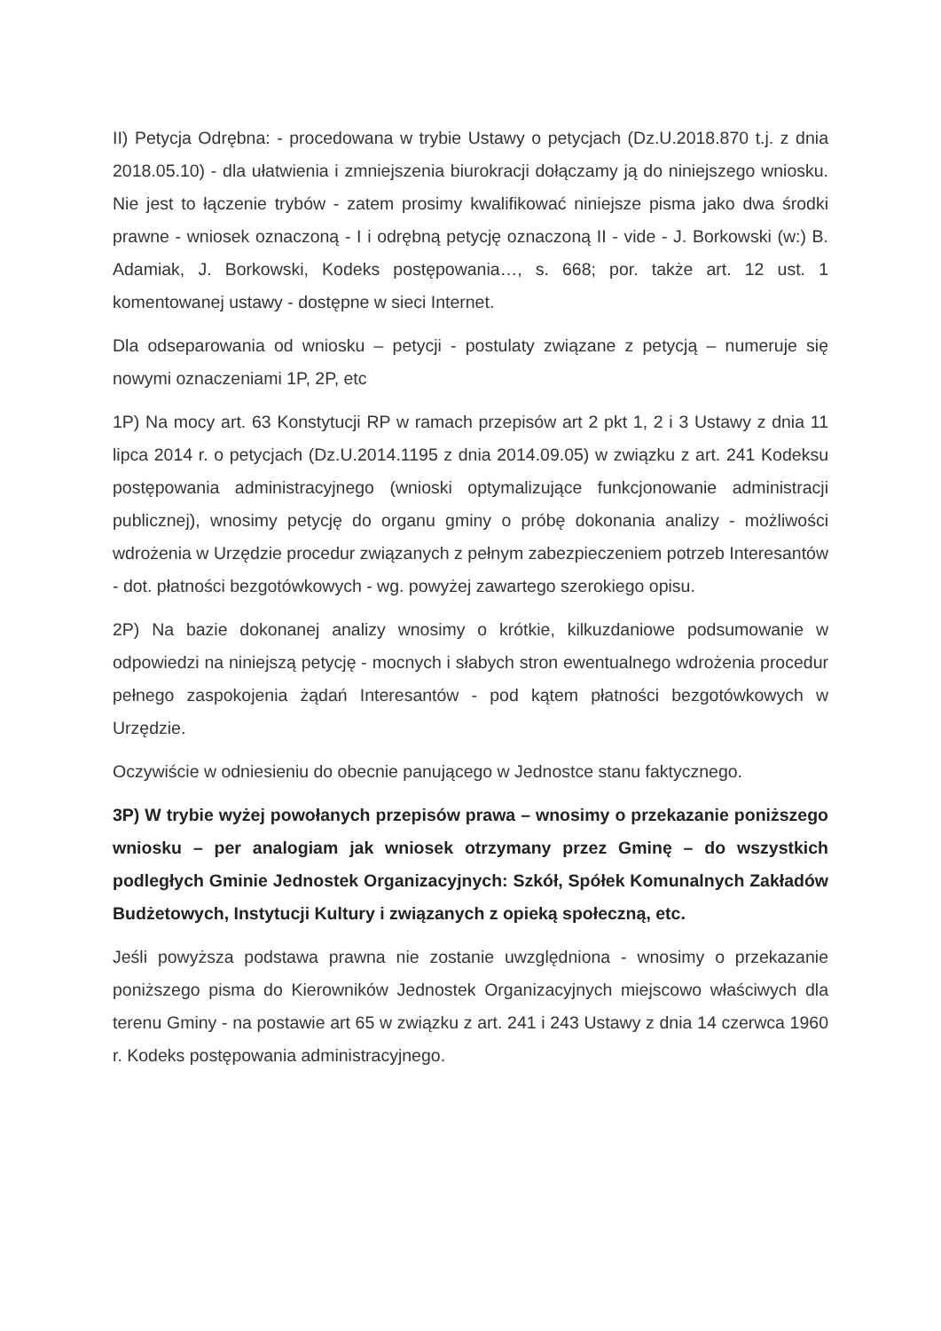II) Petycja Odrębna: - procedowana w trybie Ustawy o petycjach (Dz.U.2018.870 t.j. z dnia 2018.05.10) - dla ułatwienia i zmniejszenia biurokracji dołączamy ją do niniejszego wniosku. Nie jest to łączenie trybów - zatem prosimy kwalifikować niniejsze pisma jako dwa środki prawne - wniosek oznaczoną - I i odrębną petycję oznaczoną II - vide - J. Borkowski (w:) B. Adamiak, J. Borkowski, Kodeks postępowania…, s. 668; por. także art. 12 ust. 1 komentowanej ustawy - dostępne w sieci Internet.
Dla odseparowania od wniosku – petycji - postulaty związane z petycją – numeruje się nowymi oznaczeniami 1P, 2P, etc
1P) Na mocy art. 63 Konstytucji RP w ramach przepisów art 2 pkt 1, 2 i 3 Ustawy z dnia 11 lipca 2014 r. o petycjach (Dz.U.2014.1195 z dnia 2014.09.05) w związku z art. 241 Kodeksu postępowania administracyjnego (wnioski optymalizujące funkcjonowanie administracji publicznej), wnosimy petycję do organu gminy o próbę dokonania analizy - możliwości wdrożenia w Urzędzie procedur związanych z pełnym zabezpieczeniem potrzeb Interesantów - dot. płatności bezgotówkowych - wg. powyżej zawartego szerokiego opisu.
2P) Na bazie dokonanej analizy wnosimy o krótkie, kilkuzdaniowe podsumowanie w odpowiedzi na niniejszą petycję - mocnych i słabych stron ewentualnego wdrożenia procedur pełnego zaspokojenia żądań Interesantów - pod kątem płatności bezgotówkowych w Urzędzie.
Oczywiście w odniesieniu do obecnie panującego w Jednostce stanu faktycznego.
3P) W trybie wyżej powołanych przepisów prawa – wnosimy o przekazanie poniższego wniosku – per analogiam jak wniosek otrzymany przez Gminę – do wszystkich podległych Gminie Jednostek Organizacyjnych: Szkół, Spółek Komunalnych Zakładów Budżetowych, Instytucji Kultury i związanych z opieką społeczną, etc.
Jeśli powyższa podstawa prawna nie zostanie uwzględniona - wnosimy o przekazanie poniższego pisma do Kierowników Jednostek Organizacyjnych miejscowo właściwych dla terenu Gminy - na postawie art 65 w związku z art. 241 i 243 Ustawy z dnia 14 czerwca 1960 r. Kodeks postępowania administracyjnego.